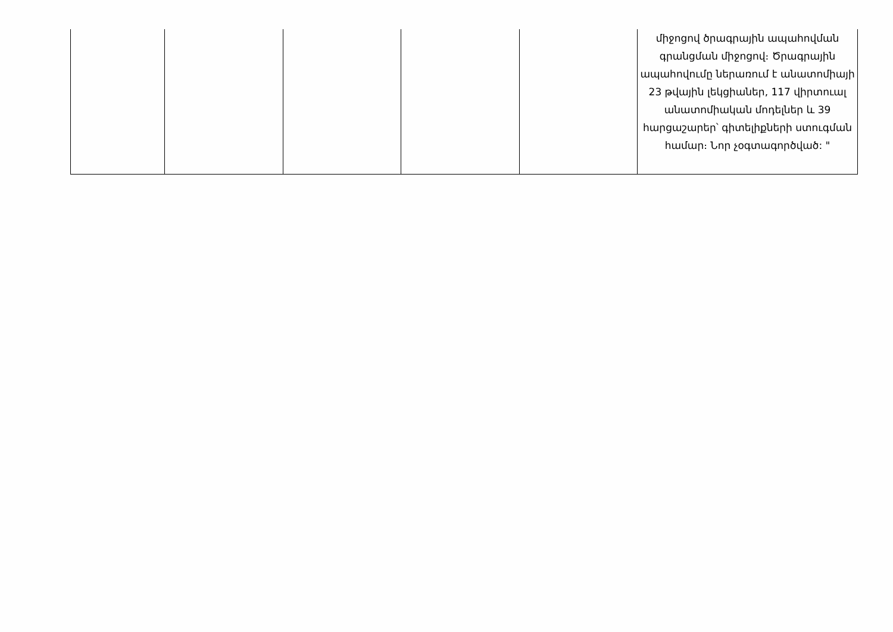| | | | | | միջոցով ծրագրային ապահովման գրանցման միջոցով։ Ծրագրային ապահովումը ներառում է անատոմիայի 23 թվային լեկցիաներ, 117 վիրտուալ անատոմիական մոդելներ և 39 հարցաշարեր՝ գիտելիքների ստուգման համար։ Նոր չօգտագործված: " |